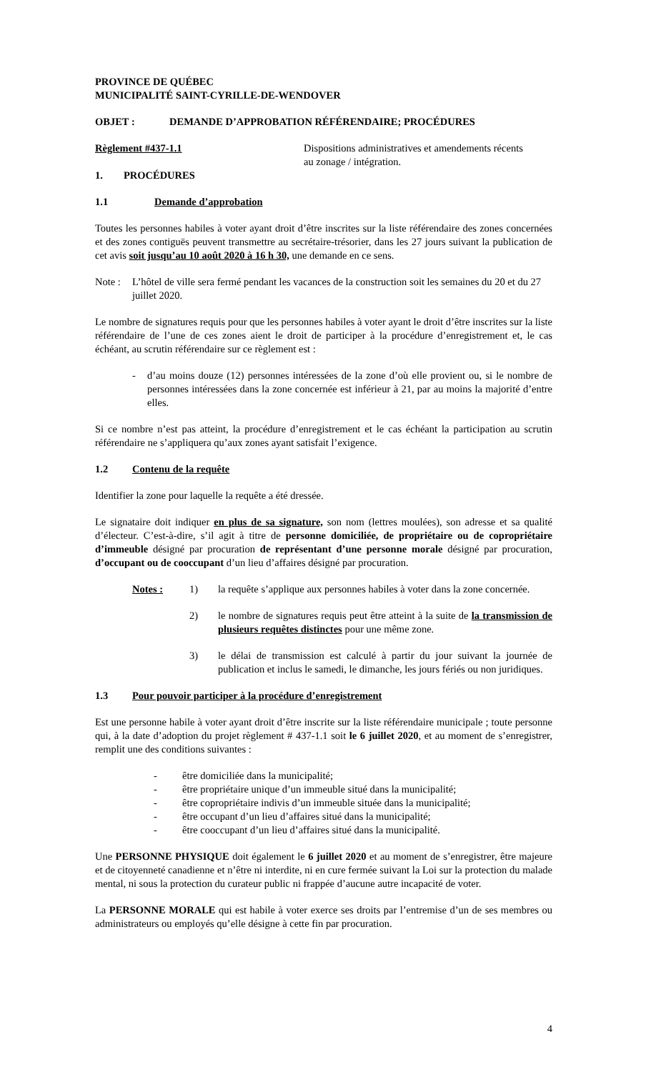PROVINCE DE QUÉBEC
MUNICIPALITÉ SAINT-CYRILLE-DE-WENDOVER
OBJET : DEMANDE D’APPROBATION RÉFÉRENDAIRE; PROCÉDURES
Règlement #437-1.1
1. PROCÉDURES
Dispositions administratives et amendements récents
au zonage / intégration.
1.1 Demande d’approbation
Toutes les personnes habiles à voter ayant droit d’être inscrites sur la liste référendaire des zones concernées et des zones contiguës peuvent transmettre au secrétaire-trésorier, dans les 27 jours suivant la publication de cet avis soit jusqu’au 10 août 2020 à 16 h 30, une demande en ce sens.
Note : L’hôtel de ville sera fermé pendant les vacances de la construction soit les semaines du 20 et du 27 juillet 2020.
Le nombre de signatures requis pour que les personnes habiles à voter ayant le droit d’être inscrites sur la liste référendaire de l’une de ces zones aient le droit de participer à la procédure d’enregistrement et, le cas échéant, au scrutin référendaire sur ce règlement est :
- d’au moins douze (12) personnes intéressées de la zone d’où elle provient ou, si le nombre de personnes intéressées dans la zone concernée est inférieur à 21, par au moins la majorité d’entre elles.
Si ce nombre n’est pas atteint, la procédure d’enregistrement et le cas échéant la participation au scrutin référendaire ne s’appliquera qu’aux zones ayant satisfait l’exigence.
1.2 Contenu de la requête
Identifier la zone pour laquelle la requête a été dressée.
Le signataire doit indiquer en plus de sa signature, son nom (lettres moulées), son adresse et sa qualité d’électeur. C’est-à-dire, s’il agit à titre de personne domiciliée, de propriétaire ou de copropriétaire d’immeuble désigné par procuration de représentant d’une personne morale désigné par procuration, d’occupant ou de cooccupant d’un lieu d’affaires désigné par procuration.
Notes : 1) la requête s’applique aux personnes habiles à voter dans la zone concernée.
2) le nombre de signatures requis peut être atteint à la suite de la transmission de plusieurs requêtes distinctes pour une même zone.
3) le délai de transmission est calculé à partir du jour suivant la journée de publication et inclus le samedi, le dimanche, les jours fériés ou non juridiques.
1.3 Pour pouvoir participer à la procédure d’enregistrement
Est une personne habile à voter ayant droit d’être inscrite sur la liste référendaire municipale ; toute personne qui, à la date d’adoption du projet règlement # 437-1.1 soit le 6 juillet 2020, et au moment de s’enregistrer, remplit une des conditions suivantes :
- être domiciliée dans la municipalité;
- être propriétaire unique d’un immeuble situé dans la municipalité;
- être copropriétaire indivis d’un immeuble située dans la municipalité;
- être occupant d’un lieu d’affaires situé dans la municipalité;
- être cooccupant d’un lieu d’affaires situé dans la municipalité.
Une PERSONNE PHYSIQUE doit également le 6 juillet 2020 et au moment de s’enregistrer, être majeure et de citoyenneté canadienne et n’être ni interdite, ni en cure fermée suivant la Loi sur la protection du malade mental, ni sous la protection du curateur public ni frappée d’aucune autre incapacité de voter.
La PERSONNE MORALE qui est habile à voter exerce ses droits par l’entremise d’un de ses membres ou administrateurs ou employés qu’elle désigne à cette fin par procuration.
4